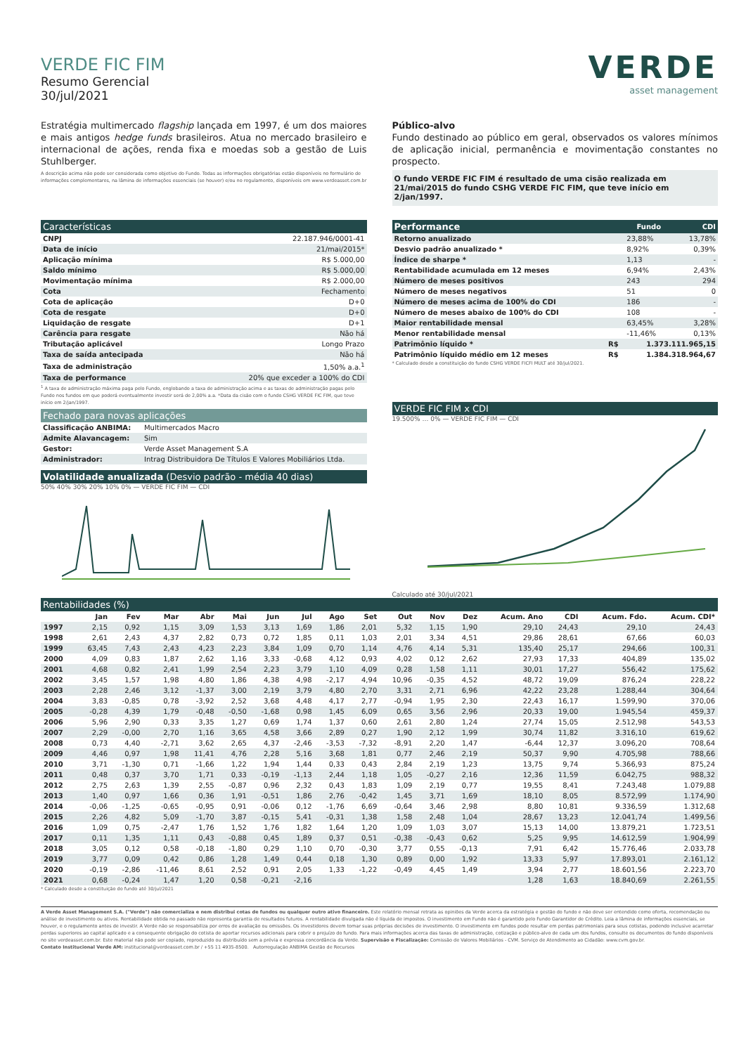VERDE FIC FIM
Resumo Gerencial
30/jul/2021
VERDE
asset management
Estratégia multimercado flagship lançada em 1997, é um dos maiores e mais antigos hedge funds brasileiros. Atua no mercado brasileiro e internacional de ações, renda fixa e moedas sob a gestão de Luis Stuhlberger.
A descrição acima não pode ser considerada como objetivo do Fundo. Todas as informações obrigatórias estão disponíveis no formulário de informações complementares, na lâmina de informações essenciais (se houver) e/ou no regulamento, disponíveis em www.verdeasset.com.br
Público-alvo
Fundo destinado ao público em geral, observados os valores mínimos de aplicação inicial, permanência e movimentação constantes no prospecto.
O fundo VERDE FIC FIM é resultado de uma cisão realizada em 21/mai/2015 do fundo CSHG VERDE FIC FIM, que teve início em 2/jan/1997.
Características
| CNPJ | 22.187.946/0001-41 |
| Data de início | 21/mai/2015* |
| Aplicação mínima | R$ 5.000,00 |
| Saldo mínimo | R$ 5.000,00 |
| Movimentação mínima | R$ 2.000,00 |
| Cota | Fechamento |
| Cota de aplicação | D+0 |
| Cota de resgate | D+0 |
| Liquidação de resgate | D+1 |
| Carência para resgate | Não há |
| Tributação aplicável | Longo Prazo |
| Taxa de saída antecipada | Não há |
| Taxa de administração | 1,50% a.a.<sup>1</sup> |
| Taxa de performance | 20% que exceder a 100% do CDI |
<sup>1</sup> A taxa de administração máxima paga pelo Fundo, englobando a taxa de administração acima e as taxas de administração pagas pelo Fundo nos fundos em que poderá eventualmente investir será de 2,00% a.a. *Data da cisão com o fundo CSHG VERDE FIC FIM, que teve início em 2/jan/1997.
Fechado para novas aplicações
| Classificação ANBIMA: | Multimercados Macro |
| Admite Alavancagem: | Sim |
| Gestor: | Verde Asset Management S.A |
| Administrador: | Intrag Distribuidora De Títulos E Valores Mobiliários Ltda. |
Volatilidade anualizada (Desvio padrão - média 40 dias)
50% 40% 30% 20% 10% 0% — VERDE FIC FIM — CDI
| Performance | | Fundo | CDI |
| --- | --- | --- | --- |
| Retorno anualizado | | 23,88% | 13,78% |
| Desvio padrão anualizado * | | 8,92% | 0,39% |
| Índice de sharpe * | | 1,13 | - |
| Rentabilidade acumulada em 12 meses | | 6,94% | 2,43% |
| Número de meses positivos | | 243 | 294 |
| Número de meses negativos | | 51 | 0 |
| Número de meses acima de 100% do CDI | | 186 | - |
| Número de meses abaixo de 100% do CDI | | 108 | - |
| Maior rentabilidade mensal | | 63,45% | 3,28% |
| Menor rentabilidade mensal | | -11,46% | 0,13% |
| Patrimônio líquido * | R$ | 1.373.111.965,15 | |
| Patrimônio líquido médio em 12 meses | R$ | 1.384.318.964,67 | |
* Calculado desde a constituição do fundo CSHG VERDE FICFI MULT até 30/jul/2021.
VERDE FIC FIM x CDI
19.500% … 0% — VERDE FIC FIM — CDI
Calculado até 30/jul/2021
Rentabilidades (%)
| | Jan | Fev | Mar | Abr | Mai | Jun | Jul | Ago | Set | Out | Nov | Dez | Acum. Ano | CDI | Acum. Fdo. | Acum. CDI* |
| --- | --- | --- | --- | --- | --- | --- | --- | --- | --- | --- | --- | --- | --- | --- | --- | --- |
| 1997 | 2,15 | 0,92 | 1,15 | 3,09 | 1,53 | 3,13 | 1,69 | 1,86 | 2,01 | 5,32 | 1,15 | 1,90 | 29,10 | 24,43 | 29,10 | 24,43 |
| 1998 | 2,61 | 2,43 | 4,37 | 2,82 | 0,73 | 0,72 | 1,85 | 0,11 | 1,03 | 2,01 | 3,34 | 4,51 | 29,86 | 28,61 | 67,66 | 60,03 |
| 1999 | 63,45 | 7,43 | 2,43 | 4,23 | 2,23 | 3,84 | 1,09 | 0,70 | 1,14 | 4,76 | 4,14 | 5,31 | 135,40 | 25,17 | 294,66 | 100,31 |
| 2000 | 4,09 | 0,83 | 1,87 | 2,62 | 1,16 | 3,33 | -0,68 | 4,12 | 0,93 | 4,02 | 0,12 | 2,62 | 27,93 | 17,33 | 404,89 | 135,02 |
| 2001 | 4,68 | 0,82 | 2,41 | 1,99 | 2,54 | 2,23 | 3,79 | 1,10 | 4,09 | 0,28 | 1,58 | 1,11 | 30,01 | 17,27 | 556,42 | 175,62 |
| 2002 | 3,45 | 1,57 | 1,98 | 4,80 | 1,86 | 4,38 | 4,98 | -2,17 | 4,94 | 10,96 | -0,35 | 4,52 | 48,72 | 19,09 | 876,24 | 228,22 |
| 2003 | 2,28 | 2,46 | 3,12 | -1,37 | 3,00 | 2,19 | 3,79 | 4,80 | 2,70 | 3,31 | 2,71 | 6,96 | 42,22 | 23,28 | 1.288,44 | 304,64 |
| 2004 | 3,83 | -0,85 | 0,78 | -3,92 | 2,52 | 3,68 | 4,48 | 4,17 | 2,77 | -0,94 | 1,95 | 2,30 | 22,43 | 16,17 | 1.599,90 | 370,06 |
| 2005 | -0,28 | 4,39 | 1,79 | -0,48 | -0,50 | -1,68 | 0,98 | 1,45 | 6,09 | 0,65 | 3,56 | 2,96 | 20,33 | 19,00 | 1.945,54 | 459,37 |
| 2006 | 5,96 | 2,90 | 0,33 | 3,35 | 1,27 | 0,69 | 1,74 | 1,37 | 0,60 | 2,61 | 2,80 | 1,24 | 27,74 | 15,05 | 2.512,98 | 543,53 |
| 2007 | 2,29 | -0,00 | 2,70 | 1,16 | 3,65 | 4,58 | 3,66 | 2,89 | 0,27 | 1,90 | 2,12 | 1,99 | 30,74 | 11,82 | 3.316,10 | 619,62 |
| 2008 | 0,73 | 4,40 | -2,71 | 3,62 | 2,65 | 4,37 | -2,46 | -3,53 | -7,32 | -8,91 | 2,20 | 1,47 | -6,44 | 12,37 | 3.096,20 | 708,64 |
| 2009 | 4,46 | 0,97 | 1,98 | 11,41 | 4,76 | 2,28 | 5,16 | 3,68 | 1,81 | 0,77 | 2,46 | 2,19 | 50,37 | 9,90 | 4.705,98 | 788,66 |
| 2010 | 3,71 | -1,30 | 0,71 | -1,66 | 1,22 | 1,94 | 1,44 | 0,33 | 0,43 | 2,84 | 2,19 | 1,23 | 13,75 | 9,74 | 5.366,93 | 875,24 |
| 2011 | 0,48 | 0,37 | 3,70 | 1,71 | 0,33 | -0,19 | -1,13 | 2,44 | 1,18 | 1,05 | -0,27 | 2,16 | 12,36 | 11,59 | 6.042,75 | 988,32 |
| 2012 | 2,75 | 2,63 | 1,39 | 2,55 | -0,87 | 0,96 | 2,32 | 0,43 | 1,83 | 1,09 | 2,19 | 0,77 | 19,55 | 8,41 | 7.243,48 | 1.079,88 |
| 2013 | 1,40 | 0,97 | 1,66 | 0,36 | 1,91 | -0,51 | 1,86 | 2,76 | -0,42 | 1,45 | 3,71 | 1,69 | 18,10 | 8,05 | 8.572,99 | 1.174,90 |
| 2014 | -0,06 | -1,25 | -0,65 | -0,95 | 0,91 | -0,06 | 0,12 | -1,76 | 6,69 | -0,64 | 3,46 | 2,98 | 8,80 | 10,81 | 9.336,59 | 1.312,68 |
| 2015 | 2,26 | 4,82 | 5,09 | -1,70 | 3,87 | -0,15 | 5,41 | -0,31 | 1,38 | 1,58 | 2,48 | 1,04 | 28,67 | 13,23 | 12.041,74 | 1.499,56 |
| 2016 | 1,09 | 0,75 | -2,47 | 1,76 | 1,52 | 1,76 | 1,82 | 1,64 | 1,20 | 1,09 | 1,03 | 3,07 | 15,13 | 14,00 | 13.879,21 | 1.723,51 |
| 2017 | 0,11 | 1,35 | 1,11 | 0,43 | -0,88 | 0,45 | 1,89 | 0,37 | 0,51 | -0,38 | -0,43 | 0,62 | 5,25 | 9,95 | 14.612,59 | 1.904,99 |
| 2018 | 3,05 | 0,12 | 0,58 | -0,18 | -1,80 | 0,29 | 1,10 | 0,70 | -0,30 | 3,77 | 0,55 | -0,13 | 7,91 | 6,42 | 15.776,46 | 2.033,78 |
| 2019 | 3,77 | 0,09 | 0,42 | 0,86 | 1,28 | 1,49 | 0,44 | 0,18 | 1,30 | 0,89 | 0,00 | 1,92 | 13,33 | 5,97 | 17.893,01 | 2.161,12 |
| 2020 | -0,19 | -2,86 | -11,46 | 8,61 | 2,52 | 0,91 | 2,05 | 1,33 | -1,22 | -0,49 | 4,45 | 1,49 | 3,94 | 2,77 | 18.601,56 | 2.223,70 |
| 2021 | 0,68 | -0,24 | 1,47 | 1,20 | 0,58 | -0,21 | -2,16 | | | | | | 1,28 | 1,63 | 18.840,69 | 2.261,55 |
* Calculado desde a constituição do fundo até 30/jul/2021
A Verde Asset Management S.A. ("Verde") não comercializa e nem distribui cotas de fundos ou qualquer outro ativo financeiro. Este relatório mensal retrata as opiniões da Verde acerca da estratégia e gestão do fundo e não deve ser entendido como oferta, recomendação ou análise de investimento ou ativos. Rentabilidade obtida no passado não representa garantia de resultados futuros. A rentabilidade divulgada não é líquida de impostos. O investimento em Fundo não é garantido pelo Fundo Garantidor de Crédito. Leia a lâmina de informações essenciais, se houver, e o regulamento antes de investir. A Verde não se responsabiliza por erros de avaliação ou omissões. Os investidores devem tomar suas próprias decisões de investimento. O investimento em fundos pode resultar em perdas patrimoniais para seus cotistas, podendo inclusive acarretar perdas superiores ao capital aplicado e a consequente obrigação do cotista de aportar recursos adicionais para cobrir o prejuízo do fundo. Para mais informações acerca das taxas de administração, cotização e público-alvo de cada um dos fundos, consulte os documentos do fundo disponíveis no site verdeasset.com.br. Este material não pode ser copiado, reproduzido ou distribuído sem a prévia e expressa concordância da Verde. Supervisão e Fiscalização: Comissão de Valores Mobiliários - CVM. Serviço de Atendimento ao Cidadão: www.cvm.gov.br.
Contato Institucional Verde AM: institucional@verdeasset.com.br / +55 11 4935-8500. Autorregulação ANBIMA Gestão de Recursos